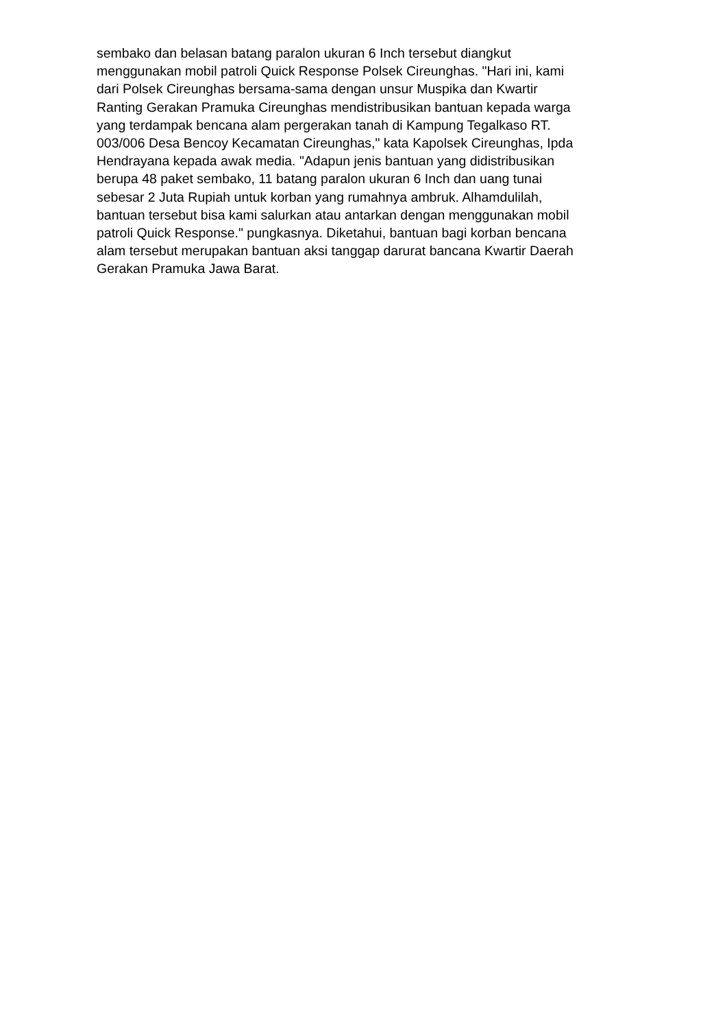sembako dan belasan batang paralon ukuran 6 Inch tersebut diangkut
menggunakan mobil patroli Quick Response Polsek Cireunghas. "Hari ini, kami
dari Polsek Cireunghas bersama-sama dengan unsur Muspika dan Kwartir
Ranting Gerakan Pramuka Cireunghas mendistribusikan bantuan kepada warga
yang terdampak bencana alam pergerakan tanah di Kampung Tegalkaso RT.
003/006 Desa Bencoy Kecamatan Cireunghas," kata Kapolsek Cireunghas, Ipda
Hendrayana kepada awak media. "Adapun jenis bantuan yang didistribusikan
berupa 48 paket sembako, 11 batang paralon ukuran 6 Inch dan uang tunai
sebesar 2 Juta Rupiah untuk korban yang rumahnya ambruk. Alhamdulilah,
bantuan tersebut bisa kami salurkan atau antarkan dengan menggunakan mobil
patroli Quick Response." pungkasnya. Diketahui, bantuan bagi korban bencana
alam tersebut merupakan bantuan aksi tanggap darurat bancana Kwartir Daerah
Gerakan Pramuka Jawa Barat.